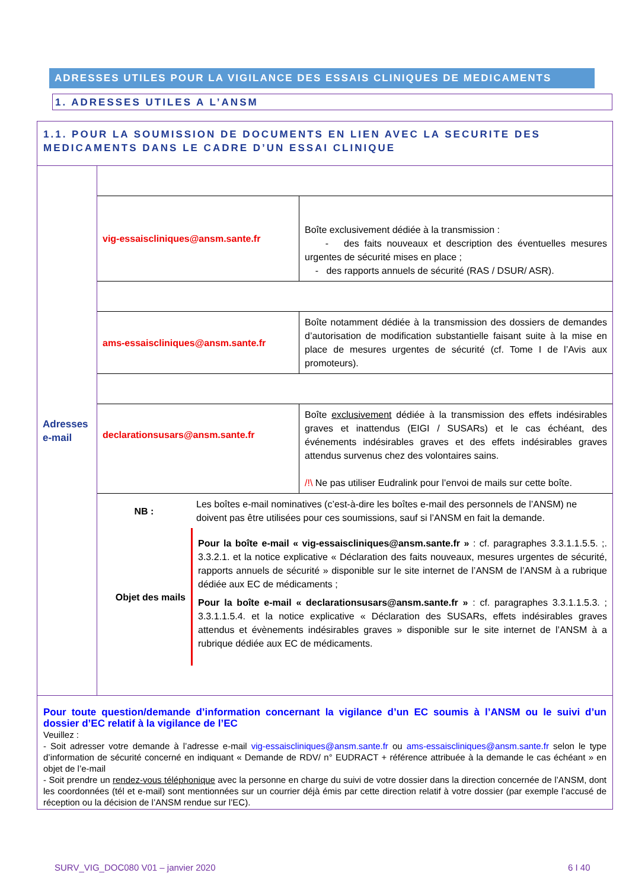ADRESSES UTILES POUR LA VIGILANCE DES ESSAIS CLINIQUES DE MEDICAMENTS
1. ADRESSES UTILES A L’ANSM
1.1. POUR LA SOUMISSION DE DOCUMENTS EN LIEN AVEC LA SECURITE DES MEDICAMENTS DANS LE CADRE D’UN ESSAI CLINIQUE
| Adresses e-mail | | |
| | vig-essaiscliniques@ansm.sante.fr | Boîte exclusivement dédiée à la transmission : - des faits nouveaux et description des éventuelles mesures urgentes de sécurité mises en place ; - des rapports annuels de sécurité (RAS / DSUR/ ASR). |
| | ams-essaiscliniques@ansm.sante.fr | Boîte notamment dédiée à la transmission des dossiers de demandes d’autorisation de modification substantielle faisant suite à la mise en place de mesures urgentes de sécurité (cf. Tome I de l’Avis aux promoteurs). |
| | declarationsusars@ansm.sante.fr | Boîte exclusivement dédiée à la transmission des effets indésirables graves et inattendus (EIGI / SUSARs) et le cas échéant, des événements indésirables graves et des effets indésirables graves attendus survenus chez des volontaires sains. /!\ Ne pas utiliser Eudralink pour l’envoi de mails sur cette boîte. |
| | / NB : / Les boîtes e-mail nominatives (c’est-à-dire les boîtes e-mail des personnels de l’ANSM) ne doivent pas être utilisées pour ces soumissions, sauf si l’ANSM en fait la demande. / | |
| | / Objet des mails / Pour la boîte e-mail « vig-essaiscliniques@ansm.sante.fr » : cf. paragraphes 3.3.1.1.5.5. ;. 3.3.2.1. et la notice explicative « Déclaration des faits nouveaux, mesures urgentes de sécurité, rapports annuels de sécurité » disponible sur le site internet de l’ANSM de l’ANSM à a rubrique dédiée aux EC de médicaments ; Pour la boîte e-mail « declarationsusars@ansm.sante.fr » : cf. paragraphes 3.3.1.1.5.3. ; 3.3.1.1.5.4. et la notice explicative « Déclaration des SUSARs, effets indésirables graves attendus et évènements indésirables graves » disponible sur le site internet de l’ANSM à a rubrique dédiée aux EC de médicaments. / | |
Pour toute question/demande d’information concernant la vigilance d’un EC soumis à l’ANSM ou le suivi d’un dossier d’EC relatif à la vigilance de l’EC
Veuillez :
- Soit adresser votre demande à l’adresse e-mail vig-essaiscliniques@ansm.sante.fr ou ams-essaiscliniques@ansm.sante.fr selon le type d’information de sécurité concerné en indiquant « Demande de RDV/ n° EUDRACT + référence attribuée à la demande le cas échéant » en objet de l’e-mail
- Soit prendre un rendez-vous téléphonique avec la personne en charge du suivi de votre dossier dans la direction concernée de l’ANSM, dont les coordonnées (tél et e-mail) sont mentionnées sur un courrier déjà émis par cette direction relatif à votre dossier (par exemple l’accusé de réception ou la décision de l’ANSM rendue sur l’EC).
SURV_VIG_DOC080 V01 – janvier 2020
6 I 40